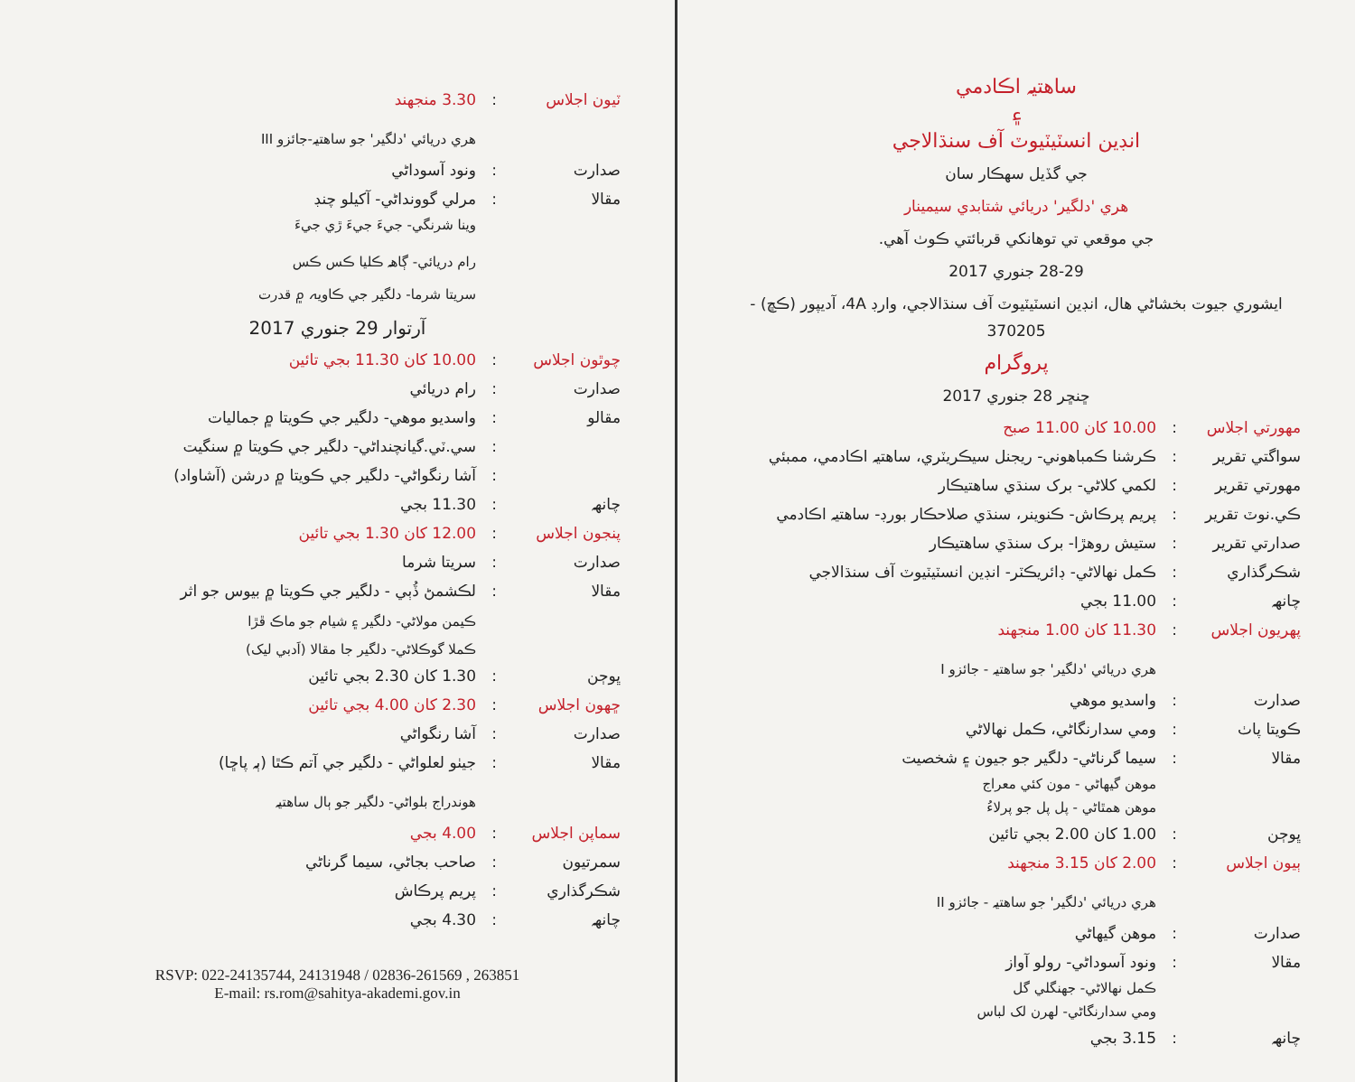ٽيون اجلاس: 3.30 منجهند
هري دريائي 'دلگير' جو ساهتيہ-جائزو III
صدارت: ونود آسوداڻي
مقالا: مرلي گوونداڻي- آکيلو چنڊ
وينا شرنگي- جيءَ جيءَ ڙي جيءَ
رام دريائي- ڳاهہ ڪليا ڪس ڪس
سريتا شرما- دلگير جي ڪاويہ ۾ قدرت
آرتوار 29 جنوري 2017
چوٿون اجلاس: 10.00 کان 11.30 بجي تائين
صدارت: رام دريائي
مقالو: واسديو موهي- دلگير جي ڪويتا ۾ جماليات
: سي.ٽي.گيانچنداڻي- دلگير جي ڪويتا ۾ سنگيت
: آشا رنگواڻي- دلگير جي ڪويتا ۾ درشن (آشاواد)
چانهہ: 11.30 بجي
پنجون اجلاس: 12.00 کان 1.30 بجي تائين
صدارت: سريتا شرما
مقالا: لڪشمڻ ڏُٻي - دلگير جي ڪويتا ۾ بيوس جو اثر
ڪيمن مولاڻي- دلگير ۽ شيام جو ماڪ ڦڙا
ڪملا گوڪلاڻي- دلگير جا مقالا (اَدبي ليک)
ڀوڄن: 1.30 کان 2.30 بجي تائين
ڇهون اجلاس: 2.30 کان 4.00 بجي تائين
صدارت: آشا رنگواڻي
مقالا: جيٺو لعلواڻي - دلگير جي آتم ڪٿا (ٻہ پاڇا)
هوندراج بلواڻي- دلگير جو ٻال ساهتيہ
سماپن اجلاس: 4.00 بجي
سمرتيون: صاحب بجاڻي، سيما گرناڻي
شڪرگذاري: پريم پرڪاش
چانهہ: 4.30 بجي
RSVP: 022-24135744, 24131948 / 02836-261569 , 263851
E-mail: rs.rom@sahitya-akademi.gov.in
ساهتيہ اڪادمي
۽
انڊين انسٽيٽيوٽ آف سنڌالاجي
جي گڏيل سهڪار سان
هري 'دلگير' دريائي شتابدي سيمينار
جي موقعي تي توهانکي قربائتي ڪوٺ آهي.
28-29 جنوري 2017
ايشوري جيوت بخشاڻي هال، انڊين انسٽيٽيوٽ آف سنڌالاجي، وارڊ 4A، آديپور (ڪڇ) - 370205
پروگرام
ڇنڇر 28 جنوري 2017
مهورتي اجلاس: 10.00 کان 11.00 صبح
سواگتي تقرير: ڪرشنا ڪمباهوني- ريجنل سيڪريٽري، ساهتيہ اڪادمي، ممبئي
مهورتي تقرير: لکمي کلاڻي- برک سنڌي ساهتيڪار
ڪي.نوٽ تقرير: پريم پرڪاش- ڪنوينر، سنڌي صلاحڪار بورڊ- ساهتيہ اڪادمي
صدارتي تقرير: ستيش روهڙا- برک سنڌي ساهتيڪار
شڪرگذاري: ڪمل نهالاڻي- ڊائريڪٽر- انڊين انسٽيٽيوٽ آف سنڌالاجي
چانهہ: 11.00 بجي
پهريون اجلاس: 11.30 کان 1.00 منجهند
هري دريائي 'دلگير' جو ساهتيہ - جائزو I
صدارت: واسديو موهي
ڪويتا پاٺ: ومي سدارنگاڻي، ڪمل نهالاڻي
مقالا: سيما گرناڻي- دلگير جو جيون ۽ شخصيت
موهن گيهاڻي - مون کئي معراج
موهن همٿاڻي - پل پل جو پرلاءُ
ڀوڄن: 1.00 کان 2.00 بجي تائين
ٻيون اجلاس: 2.00 کان 3.15 منجهند
هري دريائي 'دلگير' جو ساهتيہ - جائزو II
صدارت: موهن گيهاڻي
مقالا: ونود آسوداڻي- رولو آواز
ڪمل نهالاڻي- جهنگلي گل
ومي سدارنگاڻي- لهرن لک لباس
چانهہ: 3.15 بجي